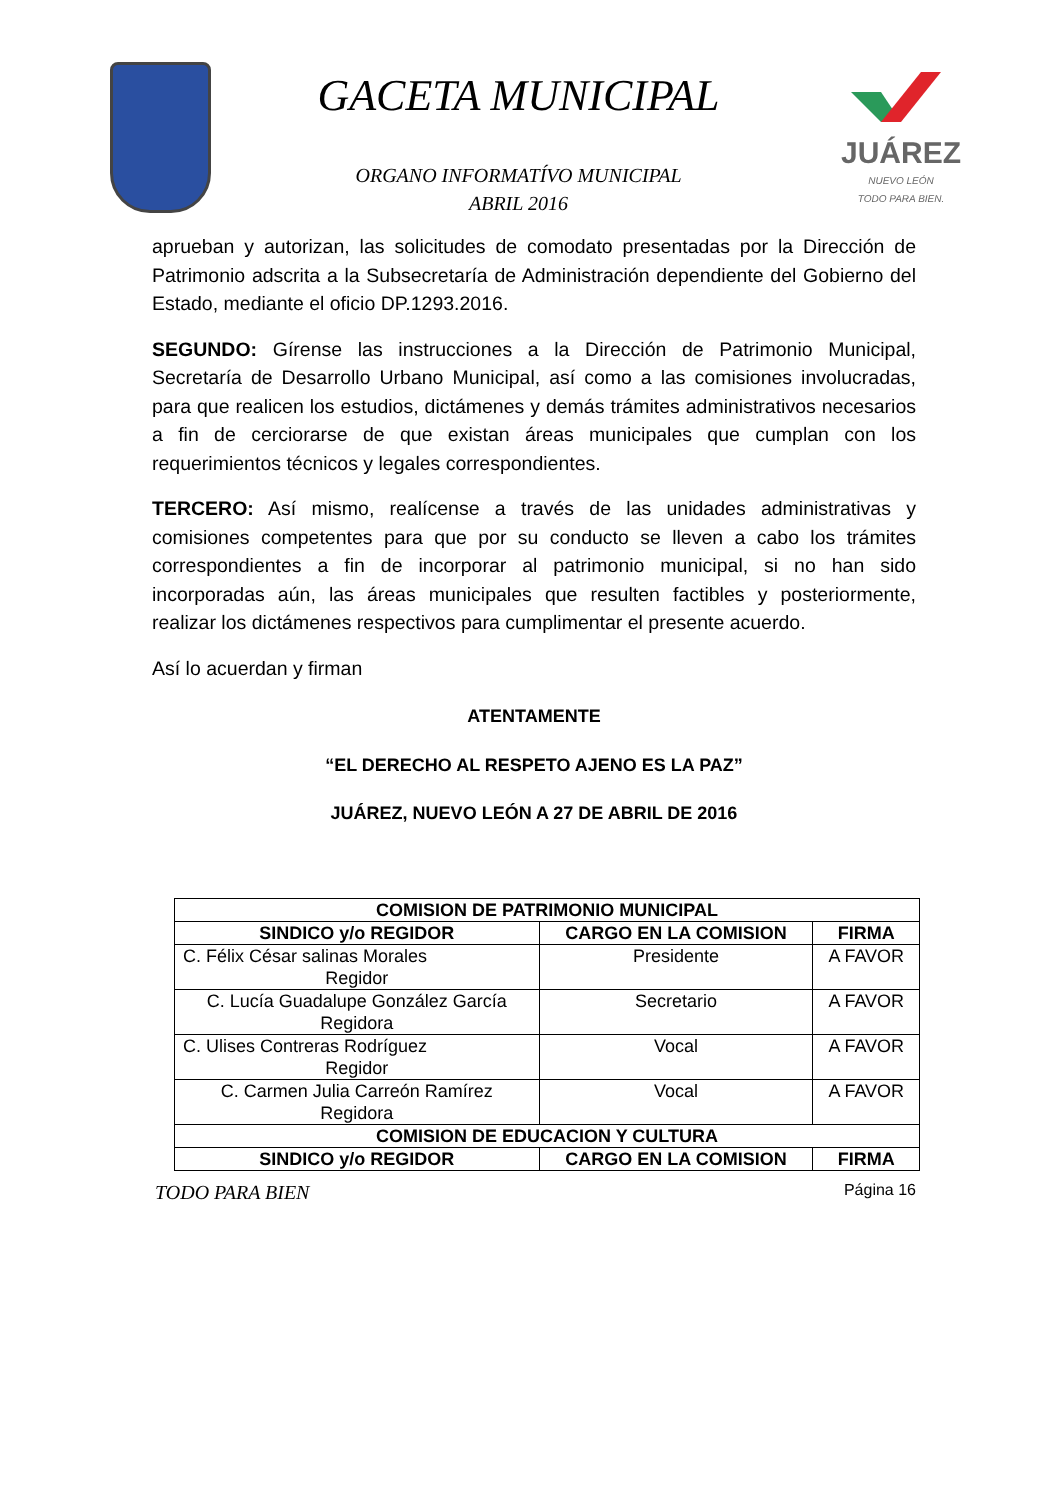GACETA MUNICIPAL
ORGANO INFORMATÍVO MUNICIPAL
ABRIL 2016
JUÁREZ
NUEVO LEÓN
TODO PARA BIEN.
aprueban y autorizan, las solicitudes de comodato presentadas por la Dirección de Patrimonio adscrita a la Subsecretaría de Administración dependiente del Gobierno del Estado, mediante el oficio DP.1293.2016.
SEGUNDO: Gírense las instrucciones a la Dirección de Patrimonio Municipal, Secretaría de Desarrollo Urbano Municipal, así como a las comisiones involucradas, para que realicen los estudios, dictámenes y demás trámites administrativos necesarios a fin de cerciorarse de que existan áreas municipales que cumplan con los requerimientos técnicos y legales correspondientes.
TERCERO: Así mismo, realícense a través de las unidades administrativas y comisiones competentes para que por su conducto se lleven a cabo los trámites correspondientes a fin de incorporar al patrimonio municipal, si no han sido incorporadas aún, las áreas municipales que resulten factibles y posteriormente, realizar los dictámenes respectivos para cumplimentar el presente acuerdo.
Así lo acuerdan y firman
ATENTAMENTE
“EL DERECHO AL RESPETO AJENO ES LA PAZ”
JUÁREZ, NUEVO LEÓN A 27 DE ABRIL DE 2016
| COMISION DE PATRIMONIO MUNICIPAL | | |
| --- | --- | --- |
| SINDICO y/o REGIDOR | CARGO EN LA COMISION | FIRMA |
| C. Félix César salinas Morales Regidor | Presidente | A FAVOR |
| C. Lucía Guadalupe González García Regidora | Secretario | A FAVOR |
| C. Ulises Contreras Rodríguez Regidor | Vocal | A FAVOR |
| C. Carmen Julia Carreón Ramírez Regidora | Vocal | A FAVOR |
| COMISION DE EDUCACION Y CULTURA | | |
| SINDICO y/o REGIDOR | CARGO EN LA COMISION | FIRMA |
TODO PARA BIEN Página 16